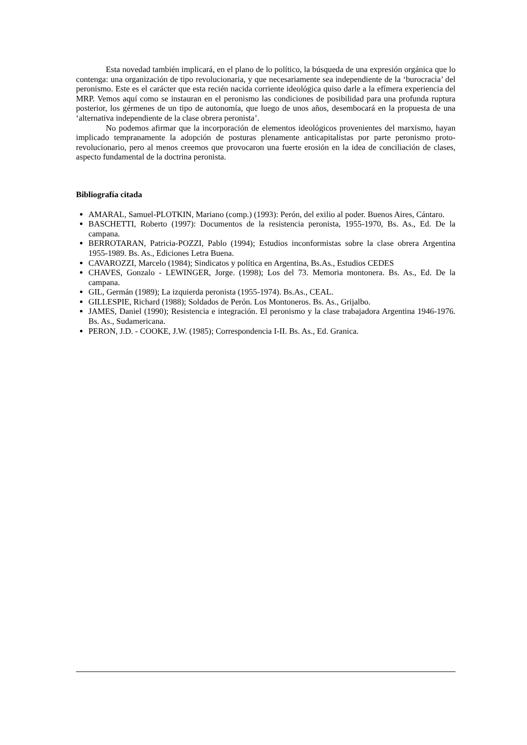Esta novedad también implicará, en el plano de lo político, la búsqueda de una expresión orgánica que lo contenga: una organización de tipo revolucionaria, y que necesariamente sea independiente de la ‘burocracia’ del peronismo. Este es el carácter que esta recién nacida corriente ideológica quiso darle a la efímera experiencia del MRP. Vemos aquí como se instauran en el peronismo las condiciones de posibilidad para una profunda ruptura posterior, los gérmenes de un tipo de autonomía, que luego de unos años, desembocará en la propuesta de una ‘alternativa independiente de la clase obrera peronista’.
No podemos afirmar que la incorporación de elementos ideológicos provenientes del marxismo, hayan implicado tempranamente la adopción de posturas plenamente anticapitalistas por parte peronismo proto-revolucionario, pero al menos creemos que provocaron una fuerte erosión en la idea de conciliación de clases, aspecto fundamental de la doctrina peronista.
Bibliografía citada
AMARAL, Samuel-PLOTKIN, Mariano (comp.) (1993): Perón, del exilio al poder. Buenos Aires, Cántaro.
BASCHETTI, Roberto (1997): Documentos de la resistencia peronista, 1955-1970, Bs. As., Ed. De la campana.
BERROTARAN, Patricia-POZZI, Pablo (1994); Estudios inconformistas sobre la clase obrera Argentina 1955-1989. Bs. As., Ediciones Letra Buena.
CAVAROZZI, Marcelo (1984); Sindicatos y política en Argentina, Bs.As., Estudios CEDES
CHAVES, Gonzalo - LEWINGER, Jorge. (1998); Los del 73. Memoria montonera. Bs. As., Ed. De la campana.
GIL, Germán (1989); La izquierda peronista (1955-1974). Bs.As., CEAL.
GILLESPIE, Richard (1988); Soldados de Perón. Los Montoneros. Bs. As., Grijalbo.
JAMES, Daniel (1990); Resistencia e integración. El peronismo y la clase trabajadora Argentina 1946-1976. Bs. As., Sudamericana.
PERON, J.D. - COOKE, J.W. (1985); Correspondencia I-II. Bs. As., Ed. Granica.